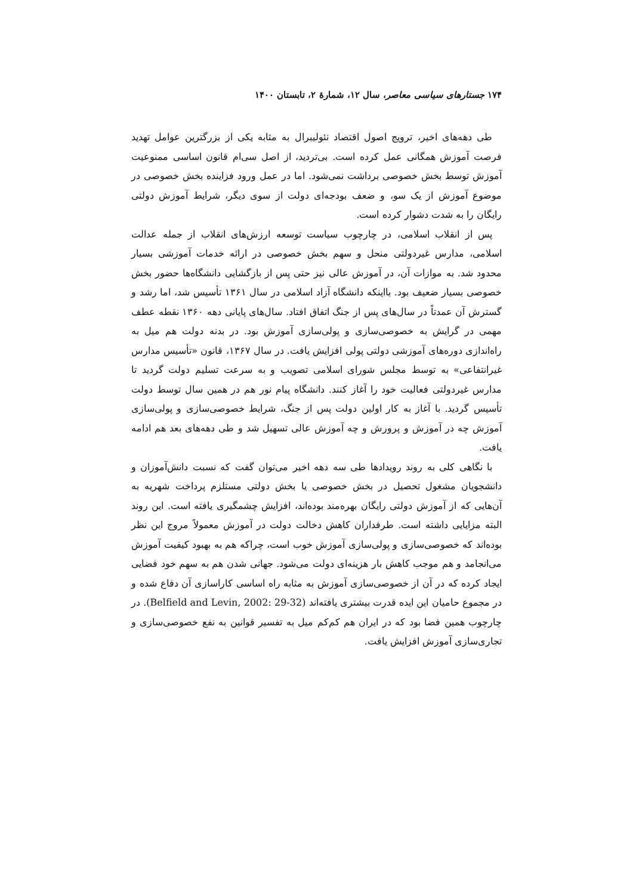۱۷۴ جستارهای سیاسی معاصر، سال ۱۲، شمارهٔ ۲، تابستان ۱۴۰۰
طی دهه‌های اخیر، ترویج اصول اقتصاد نئولیبرال به مثابه یکی از بزرگترین عوامل تهدید فرصت آموزش همگانی عمل کرده است. بی‌تردید، از اصل سی‌ام قانون اساسی ممنوعیت آموزش توسط بخش خصوصی برداشت نمی‌شود. اما در عمل ورود فزاینده بخش خصوصی در موضوع آموزش از یک سو، و ضعف بودجه‌ای دولت از سوی دیگر، شرایط آموزش دولتی رایگان را به شدت دشوار کرده است.
پس از انقلاب اسلامی، در چارچوب سیاست توسعه ارزش‌های انقلاب از جمله عدالت اسلامی، مدارس غیردولتی منحل و سهم بخش خصوصی در ارائه خدمات آموزشی بسیار محدود شد. به موازات آن، در آموزش عالی نیز حتی پس از بازگشایی دانشگاه‌ها حضور بخش خصوصی بسیار ضعیف بود. بااینکه دانشگاه آزاد اسلامی در سال ۱۳۶۱ تأسیس شد، اما رشد و گسترش آن عمدتاً در سال‌های پس از جنگ اتفاق افتاد. سال‌های پایانی دهه ۱۳۶۰ نقطه عطف مهمی در گرایش به خصوصی‌سازی و پولی‌سازی آموزش بود. در بدنه دولت هم میل به راه‌اندازی دوره‌های آموزشی دولتی پولی افزایش یافت. در سال ۱۳۶۷، قانون «تأسیس مدارس غیرانتفاعی» به توسط مجلس شورای اسلامی تصویب و به سرعت تسلیم دولت گردید تا مدارس غیردولتی فعالیت خود را آغاز کنند. دانشگاه پیام نور هم در همین سال توسط دولت تأسیس گردید. با آغاز به کار اولین دولت پس از جنگ، شرایط خصوصی‌سازی و پولی‌سازی آموزش چه در آموزش و پرورش و چه آموزش عالی تسهیل شد و طی دهه‌های بعد هم ادامه یافت.
با نگاهی کلی به روند رویدادها طی سه دهه اخیر می‌توان گفت که نسبت دانش‌آموزان و دانشجویان مشغول تحصیل در بخش خصوصی یا بخش دولتی مستلزم پرداخت شهریه به آن‌هایی که از آموزش دولتی رایگان بهره‌مند بوده‌اند، افزایش چشمگیری یافته است. این روند البته مزایایی داشته است. طرفداران کاهش دخالت دولت در آموزش معمولاً مروج این نظر بوده‌اند که خصوصی‌سازی و پولی‌سازی آموزش خوب است، چراکه هم به بهبود کیفیت آموزش می‌انجامد و هم موجب کاهش بار هزینه‌ای دولت می‌شود. جهانی شدن هم به سهم خود فضایی ایجاد کرده که در آن از خصوصی‌سازی آموزش به مثابه راه اساسی کاراسازی آن دفاع شده و در مجموع حامیان این ایده قدرت بیشتری یافته‌اند (Belfield and Levin, 2002: 29-32). در چارچوب همین فضا بود که در ایران هم کم‌کم میل به تفسیر قوانین به نفع خصوصی‌سازی و تجاری‌سازی آموزش افزایش یافت.